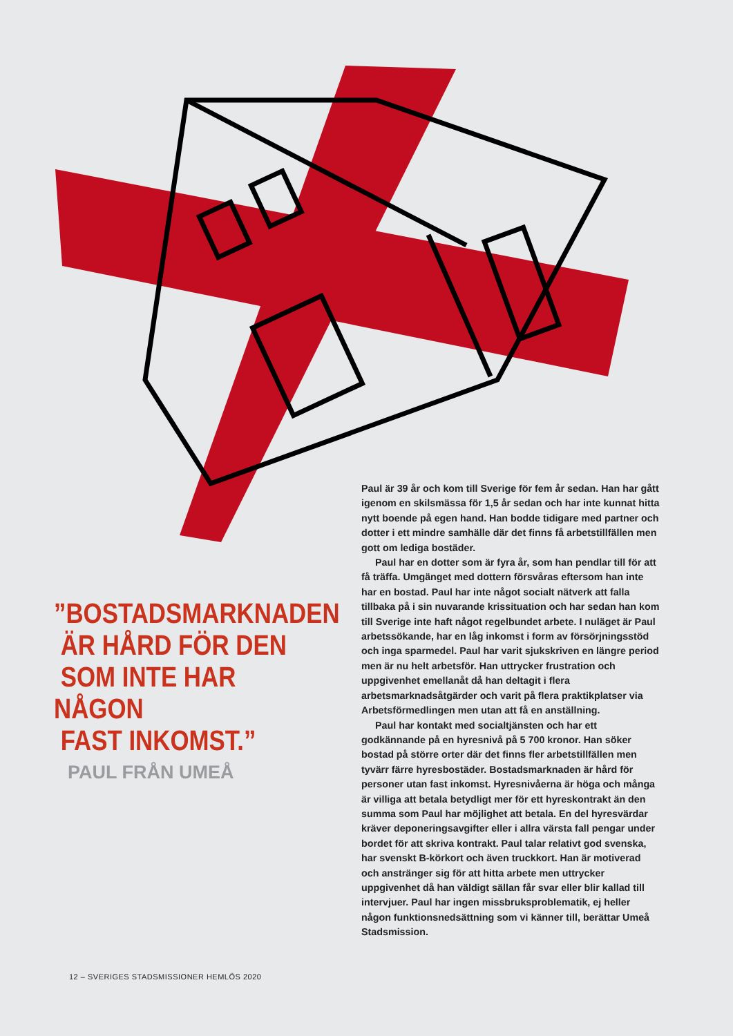”BOSTADSMARKNADEN
ÄR HÅRD FÖR DEN
SOM INTE HAR NÅGON
FAST INKOMST.”
PAUL FRÅN UMEÅ
Paul är 39 år och kom till Sverige för fem år sedan. Han har gått igenom en skilsmässa för 1,5 år sedan och har inte kunnat hitta nytt boende på egen hand. Han bodde tidigare med partner och dotter i ett mindre samhälle där det finns få arbetstillfällen men gott om lediga bostäder.
Paul har en dotter som är fyra år, som han pendlar till för att få träffa. Umgänget med dottern försvåras eftersom han inte har en bostad. Paul har inte något socialt nätverk att falla tillbaka på i sin nuvarande krissituation och har sedan han kom till Sverige inte haft något regelbundet arbete. I nuläget är Paul arbetssökande, har en låg inkomst i form av försörjningsstöd och inga sparmedel. Paul har varit sjukskriven en längre period men är nu helt arbetsför. Han uttrycker frustration och uppgivenhet emellanåt då han deltagit i flera arbetsmarknadsåtgärder och varit på flera praktikplatser via Arbetsförmedlingen men utan att få en anställning.
Paul har kontakt med socialtjänsten och har ett godkännande på en hyresnivå på 5 700 kronor. Han söker bostad på större orter där det finns fler arbetstillfällen men tyvärr färre hyresbostäder. Bostadsmarknaden är hård för personer utan fast inkomst. Hyresnivåerna är höga och många är villiga att betala betydligt mer för ett hyreskontrakt än den summa som Paul har möjlighet att betala. En del hyresvärdar kräver deponeringsavgifter eller i allra värsta fall pengar under bordet för att skriva kontrakt. Paul talar relativt god svenska, har svenskt B-körkort och även truckkort. Han är motiverad och anstränger sig för att hitta arbete men uttrycker uppgivenhet då han väldigt sällan får svar eller blir kallad till intervjuer. Paul har ingen missbruksproblematik, ej heller någon funktionsnedsättning som vi känner till, berättar Umeå Stadsmission.
12 – SVERIGES STADSMISSIONER HEMLÖS 2020